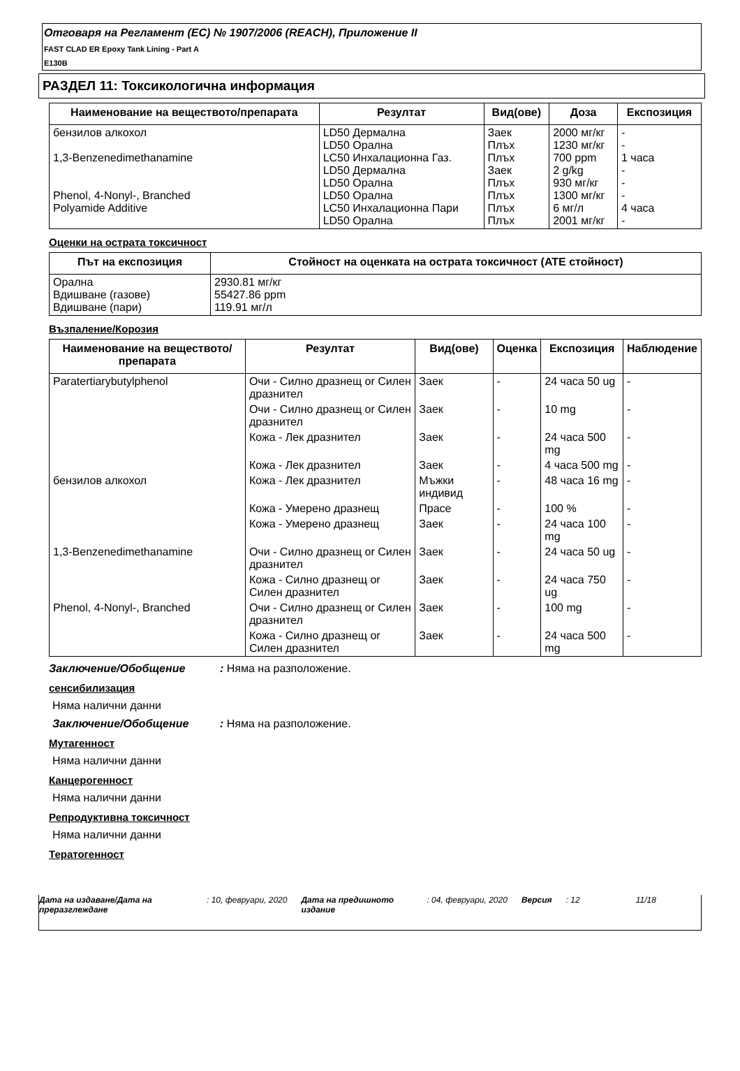Отговаря на Регламент (ЕС) № 1907/2006 (REACH), Приложение II
FAST CLAD ER Epoxy Tank Lining - Part A
E130B
РАЗДЕЛ 11: Токсикологична информация
| Наименование на веществото/препарата | Резултат | Вид(ове) | Доза | Експозиция |
| --- | --- | --- | --- | --- |
| бензилов алкохол 1,3-Benzenedimethanamine Phenol, 4-Nonyl-, Branched Polyamide Additive | LD50 Дермална LD50 Орална LC50 Инхалационна Газ. LD50 Дермална LD50 Орална LD50 Орална LC50 Инхалационна Пари LD50 Орална | Заек Плъх Плъх Заек Плъх Плъх Плъх Плъх | 2000 мг/кг 1230 мг/кг 700 ppm 2 g/kg 930 мг/кг 1300 мг/кг 6 мг/л 2001 мг/кг | - - 1 часа - - - 4 часа - |
Оценки на острата токсичност
| Път на експозиция | Стойност на оценката на острата токсичност (ATE стойност) |
| --- | --- |
| Орална Вдишване (газове) Вдишване (пари) | 2930.81 мг/кг 55427.86 ppm 119.91 мг/л |
Възпаление/Корозия
| Наименование на веществото/препарата | Резултат | Вид(ове) | Оценка | Експозиция | Наблюдение |
| --- | --- | --- | --- | --- | --- |
| Paratertiarybutylphenol | Очи - Силно дразнещ or Силен дразнител | Заек | - | 24 часа 50 ug | - |
| | Очи - Силно дразнещ or Силен дразнител | Заек | - | 10 mg | - |
| | Кожа - Лек дразнител | Заек | - | 24 часа 500 mg | - |
| | Кожа - Лек дразнител | Заек | - | 4 часа 500 mg | - |
| бензилов алкохол | Кожа - Лек дразнител | Мъжки индивид | - | 48 часа 16 mg | - |
| | Кожа - Умерено дразнещ | Прасе | - | 100 % | - |
| | Кожа - Умерено дразнещ | Заек | - | 24 часа 100 mg | - |
| 1,3-Benzenedimethanamine | Очи - Силно дразнещ or Силен дразнител | Заек | - | 24 часа 50 ug | - |
| | Кожа - Силно дразнещ or Силен дразнител | Заек | - | 24 часа 750 ug | - |
| Phenol, 4-Nonyl-, Branched | Очи - Силно дразнещ or Силен дразнител | Заек | - | 100 mg | - |
| | Кожа - Силно дразнещ or Силен дразнител | Заек | - | 24 часа 500 mg | - |
Заключение/Обобщение: Няма на разположение.
сенсибилизация
Няма налични данни
Заключение/Обобщение: Няма на разположение.
Мутагенност
Няма налични данни
Канцерогенност
Няма налични данни
Репродуктивна токсичност
Няма налични данни
Тератогенност
Дата на издаване/Дата на преразглеждане: 10, февруари, 2020 Дата на предишното издание: 04, февруари, 2020 Версия: 12 11/18